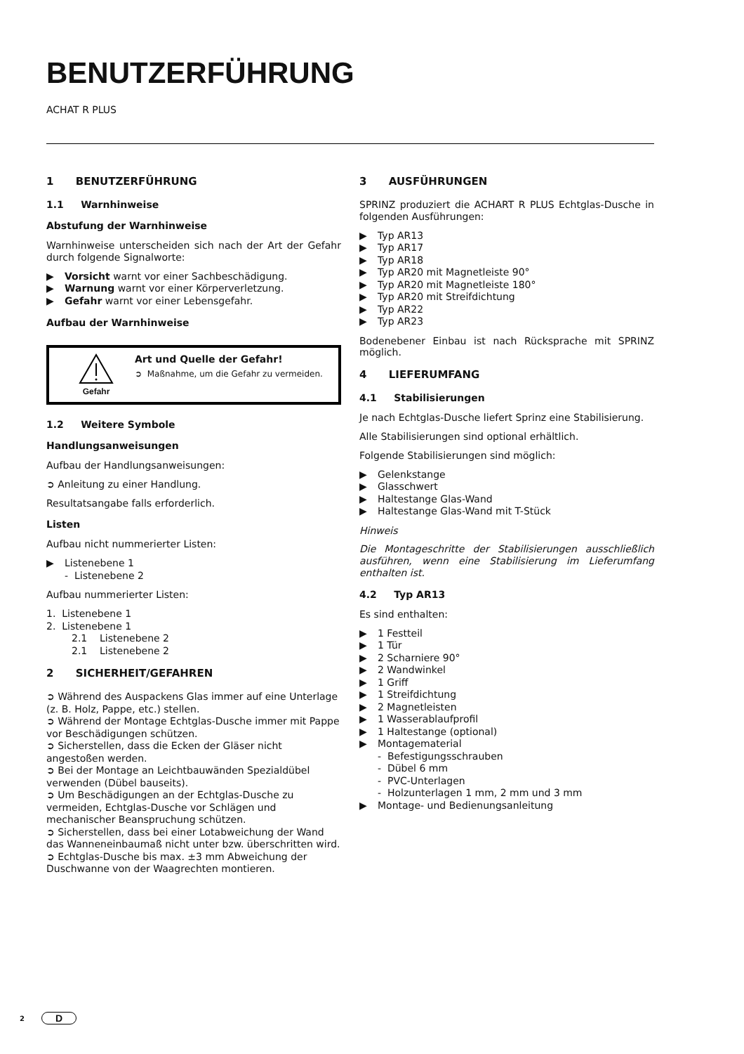BENUTZERFÜHRUNG
ACHAT R PLUS
1 BENUTZERFÜHRUNG
1.1 Warnhinweise
Abstufung der Warnhinweise
Warnhinweise unterscheiden sich nach der Art der Gefahr durch folgende Signalworte:
▶ Vorsicht warnt vor einer Sachbeschädigung.
▶ Warnung warnt vor einer Körperverletzung.
▶ Gefahr warnt vor einer Lebensgefahr.
Aufbau der Warnhinweise
Gefahr
Art und Quelle der Gefahr!
➲ Maßnahme, um die Gefahr zu vermeiden.
1.2 Weitere Symbole
Handlungsanweisungen
Aufbau der Handlungsanweisungen:
➲ Anleitung zu einer Handlung.
Resultatsangabe falls erforderlich.
Listen
Aufbau nicht nummerierter Listen:
▶ Listenebene 1
- Listenebene 2
Aufbau nummerierter Listen:
1. Listenebene 1
2. Listenebene 1
2.1 Listenebene 2
2.1 Listenebene 2
2 SICHERHEIT/GEFAHREN
➲ Während des Auspackens Glas immer auf eine Unterlage (z. B. Holz, Pappe, etc.) stellen.
➲ Während der Montage Echtglas-Dusche immer mit Pappe vor Beschädigungen schützen.
➲ Sicherstellen, dass die Ecken der Gläser nicht angestoßen werden.
➲ Bei der Montage an Leichtbauwänden Spezialdübel verwenden (Dübel bauseits).
➲ Um Beschädigungen an der Echtglas-Dusche zu vermeiden, Echtglas-Dusche vor Schlägen und mechanischer Beanspruchung schützen.
➲ Sicherstellen, dass bei einer Lotabweichung der Wand das Wanneneinbaumaß nicht unter bzw. überschritten wird.
➲ Echtglas-Dusche bis max. ±3 mm Abweichung der Duschwanne von der Waagrechten montieren.
3 AUSFÜHRUNGEN
SPRINZ produziert die ACHART R PLUS Echtglas-Dusche in folgenden Ausführungen:
▶ Typ AR13
▶ Typ AR17
▶ Typ AR18
▶ Typ AR20 mit Magnetleiste 90°
▶ Typ AR20 mit Magnetleiste 180°
▶ Typ AR20 mit Streifdichtung
▶ Typ AR22
▶ Typ AR23
Bodenebener Einbau ist nach Rücksprache mit SPRINZ möglich.
4 LIEFERUMFANG
4.1 Stabilisierungen
Je nach Echtglas-Dusche liefert Sprinz eine Stabilisierung.
Alle Stabilisierungen sind optional erhältlich.
Folgende Stabilisierungen sind möglich:
▶ Gelenkstange
▶ Glasschwert
▶ Haltestange Glas-Wand
▶ Haltestange Glas-Wand mit T-Stück
Hinweis
Die Montageschritte der Stabilisierungen ausschließlich ausführen, wenn eine Stabilisierung im Lieferumfang enthalten ist.
4.2 Typ AR13
Es sind enthalten:
▶ 1 Festteil
▶ 1 Tür
▶ 2 Scharniere 90°
▶ 2 Wandwinkel
▶ 1 Griff
▶ 1 Streifdichtung
▶ 2 Magnetleisten
▶ 1 Wasserablaufprofil
▶ 1 Haltestange (optional)
▶ Montagematerial
- Befestigungsschrauben
- Dübel 6 mm
- PVC-Unterlagen
- Holzunterlagen 1 mm, 2 mm und 3 mm
▶ Montage- und Bedienungsanleitung
2 D